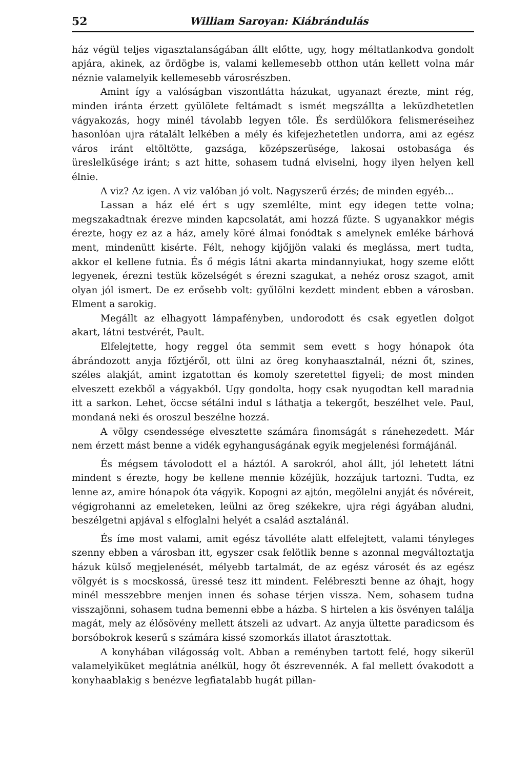52 William Saroyan: Kiábrándulás
ház végül teljes vigasztalanságában állt előtte, ugy, hogy méltatlankodva gondolt apjára, akinek, az ördögbe is, valami kellemesebb otthon után kellett volna már néznie valamelyik kellemesebb városrészben.
Amint így a valóságban viszontlátta házukat, ugyanazt érezte, mint rég, minden iránta érzett gyülölete feltámadt s ismét megszállta a leküzdhetetlen vágyakozás, hogy minél távolabb legyen tőle. És serdülőkora felismeréseihez hasonlóan ujra rátalált lelkében a mély és kifejezhetetlen undorra, ami az egész város iránt eltöltötte, gazsága, középszerüsége, lakosai ostobasága és üreslelkűsége iránt; s azt hitte, sohasem tudná elviselni, hogy ilyen helyen kell élnie.
A viz? Az igen. A viz valóban jó volt. Nagyszerű érzés; de minden egyéb...
Lassan a ház elé ért s ugy szemlélte, mint egy idegen tette volna; megszakadtnak érezve minden kapcsolatát, ami hozzá fűzte. S ugyanakkor mégis érezte, hogy ez az a ház, amely köré álmai fonódtak s amelynek emléke bárhová ment, mindenütt kisérte. Félt, nehogy kijőjjön valaki és meglássa, mert tudta, akkor el kellene futnia. És ő mégis látni akarta mindannyiukat, hogy szeme előtt legyenek, érezni testük közelségét s érezni szagukat, a nehéz orosz szagot, amit olyan jól ismert. De ez erősebb volt: gyűlölni kezdett mindent ebben a városban. Elment a sarokig.
Megállt az elhagyott lámpafényben, undorodott és csak egyetlen dolgot akart, látni testvérét, Pault.
Elfelejtette, hogy reggel óta semmit sem evett s hogy hónapok óta ábrándozott anyja főztjéről, ott ülni az öreg konyhaasztalnál, nézni őt, szines, széles alakját, amint izgatottan és komoly szeretettel figyeli; de most minden elveszett ezekből a vágyakból. Ugy gondolta, hogy csak nyugodtan kell maradnia itt a sarkon. Lehet, öccse sétálni indul s láthatja a tekergőt, beszélhet vele. Paul, mondaná neki és oroszul beszélne hozzá.
A völgy csendessége elvesztette számára finomságát s ránehezedett. Már nem érzett mást benne a vidék egyhanguságának egyik megjelenési formájánál.
És mégsem távolodott el a háztól. A sarokról, ahol állt, jól lehetett látni mindent s érezte, hogy be kellene mennie közéjük, hozzájuk tartozni. Tudta, ez lenne az, amire hónapok óta vágyik. Kopogni az ajtón, megölelni anyját és nővéreit, végigrohanni az emeleteken, leülni az öreg székekre, ujra régi ágyában aludni, beszélgetni apjával s elfoglalni helyét a család asztalánál.
És íme most valami, amit egész távolléte alatt elfelejtett, valami tényleges szenny ebben a városban itt, egyszer csak felötlik benne s azonnal megváltoztatja házuk külső megjelenését, mélyebb tartalmát, de az egész városét és az egész völgyét is s mocskossá, üressé tesz itt mindent. Felébreszti benne az óhajt, hogy minél messzebbre menjen innen és sohase térjen vissza. Nem, sohasem tudna visszajönni, sohasem tudna bemenni ebbe a házba. S hirtelen a kis ösvényen találja magát, mely az élősövény mellett átszeli az udvart. Az anyja ültette paradicsom és borsóbokrok keserű s számára kissé szomorkás illatot árasztottak.
A konyhában világosság volt. Abban a reményben tartott felé, hogy sikerül valamelyiküket meglátnia anélkül, hogy őt észrevennék. A fal mellett óvakodott a konyhaablakig s benézve legfiatalabb hugát pillan-